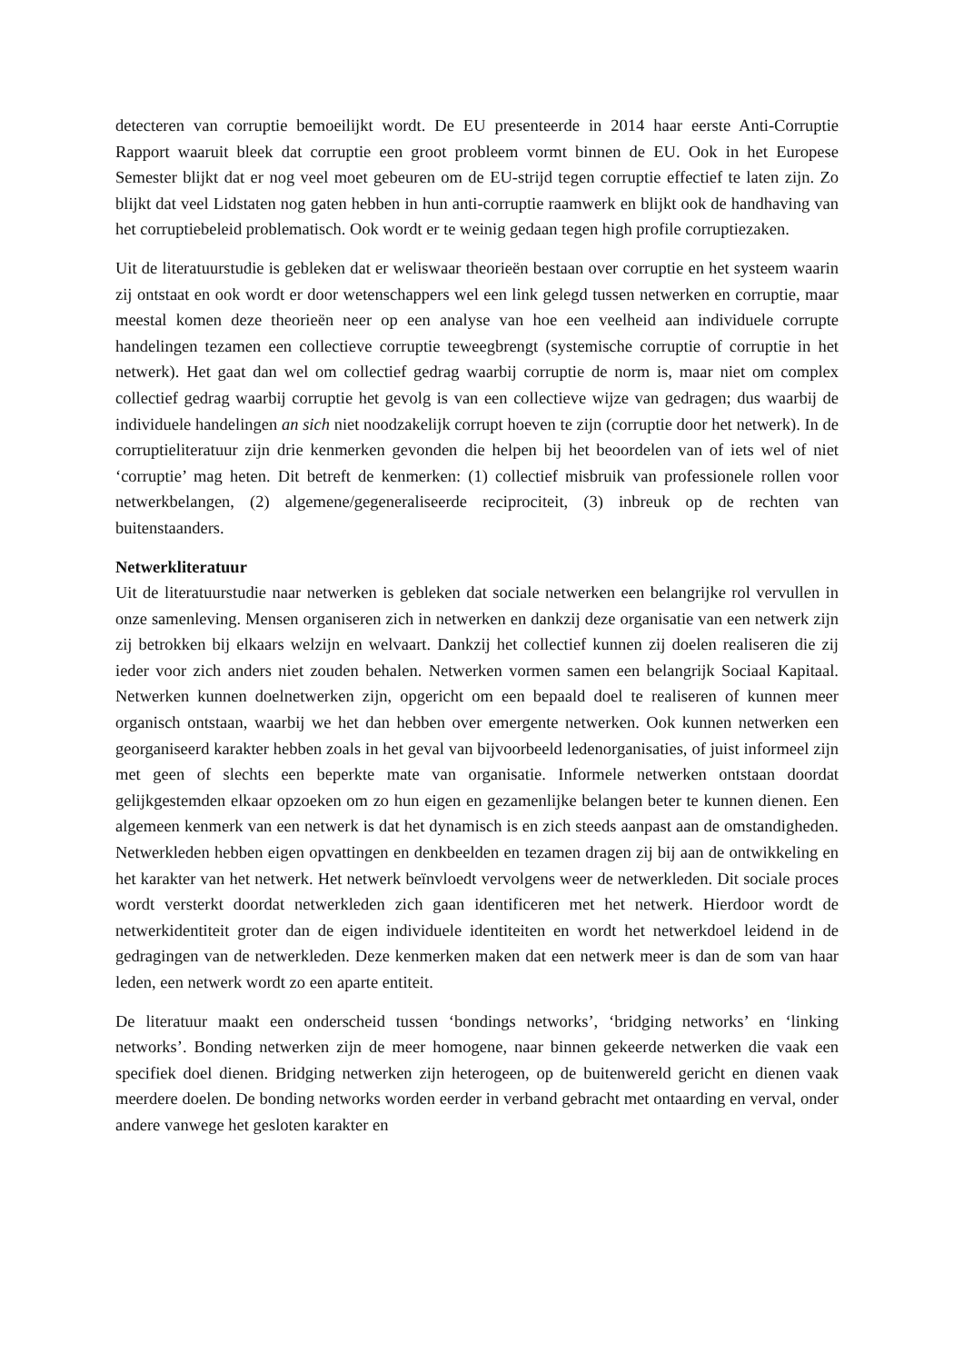detecteren van corruptie bemoeilijkt wordt. De EU presenteerde in 2014 haar eerste Anti-Corruptie Rapport waaruit bleek dat corruptie een groot probleem vormt binnen de EU. Ook in het Europese Semester blijkt dat er nog veel moet gebeuren om de EU-strijd tegen corruptie effectief te laten zijn. Zo blijkt dat veel Lidstaten nog gaten hebben in hun anti-corruptie raamwerk en blijkt ook de handhaving van het corruptiebeleid problematisch. Ook wordt er te weinig gedaan tegen high profile corruptiezaken.
Uit de literatuurstudie is gebleken dat er weliswaar theorieën bestaan over corruptie en het systeem waarin zij ontstaat en ook wordt er door wetenschappers wel een link gelegd tussen netwerken en corruptie, maar meestal komen deze theorieën neer op een analyse van hoe een veelheid aan individuele corrupte handelingen tezamen een collectieve corruptie teweegbrengt (systemische corruptie of corruptie in het netwerk). Het gaat dan wel om collectief gedrag waarbij corruptie de norm is, maar niet om complex collectief gedrag waarbij corruptie het gevolg is van een collectieve wijze van gedragen; dus waarbij de individuele handelingen an sich niet noodzakelijk corrupt hoeven te zijn (corruptie door het netwerk). In de corruptieliteratuur zijn drie kenmerken gevonden die helpen bij het beoordelen van of iets wel of niet ‘corruptie’ mag heten. Dit betreft de kenmerken: (1) collectief misbruik van professionele rollen voor netwerkbelangen, (2) algemene/gegeneraliseerde reciprociteit, (3) inbreuk op de rechten van buitenstaanders.
Netwerkliteratuur
Uit de literatuurstudie naar netwerken is gebleken dat sociale netwerken een belangrijke rol vervullen in onze samenleving. Mensen organiseren zich in netwerken en dankzij deze organisatie van een netwerk zijn zij betrokken bij elkaars welzijn en welvaart. Dankzij het collectief kunnen zij doelen realiseren die zij ieder voor zich anders niet zouden behalen. Netwerken vormen samen een belangrijk Sociaal Kapitaal. Netwerken kunnen doelnetwerken zijn, opgericht om een bepaald doel te realiseren of kunnen meer organisch ontstaan, waarbij we het dan hebben over emergente netwerken. Ook kunnen netwerken een georganiseerd karakter hebben zoals in het geval van bijvoorbeeld ledenorganisaties, of juist informeel zijn met geen of slechts een beperkte mate van organisatie. Informele netwerken ontstaan doordat gelijkgestemden elkaar opzoeken om zo hun eigen en gezamenlijke belangen beter te kunnen dienen. Een algemeen kenmerk van een netwerk is dat het dynamisch is en zich steeds aanpast aan de omstandigheden. Netwerkleden hebben eigen opvattingen en denkbeelden en tezamen dragen zij bij aan de ontwikkeling en het karakter van het netwerk. Het netwerk beïnvloedt vervolgens weer de netwerkleden. Dit sociale proces wordt versterkt doordat netwerkleden zich gaan identificeren met het netwerk. Hierdoor wordt de netwerkidentiteit groter dan de eigen individuele identiteiten en wordt het netwerkdoel leidend in de gedragingen van de netwerkleden. Deze kenmerken maken dat een netwerk meer is dan de som van haar leden, een netwerk wordt zo een aparte entiteit.
De literatuur maakt een onderscheid tussen ‘bondings networks’, ‘bridging networks’ en ‘linking networks’. Bonding netwerken zijn de meer homogene, naar binnen gekeerde netwerken die vaak een specifiek doel dienen. Bridging netwerken zijn heterogeen, op de buitenwereld gericht en dienen vaak meerdere doelen. De bonding networks worden eerder in verband gebracht met ontaarding en verval, onder andere vanwege het gesloten karakter en